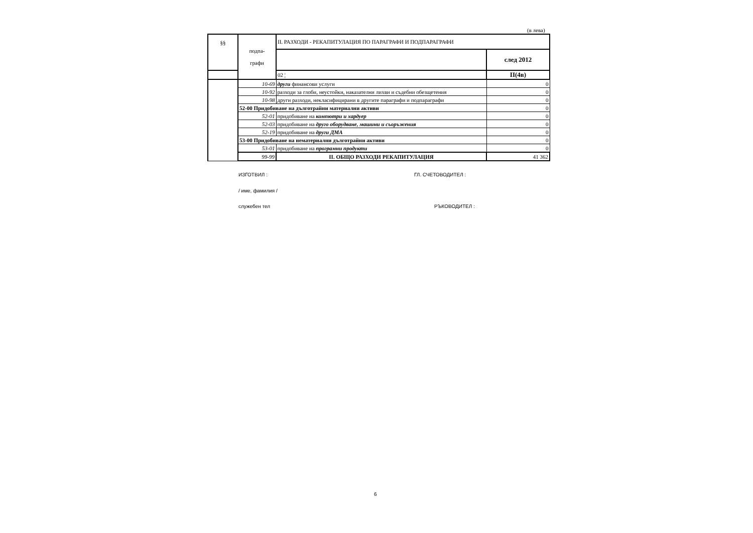(в лева)
| §§ | подпа- графи | II. РАЗХОДИ - РЕКАПИТУЛАЦИЯ ПО ПАРАГРАФИ И ПОДПАРАГРАФИ | |
| --- | --- | --- | --- |
| | | | след 2012 |
| | | 02 ¦ | II(4в) |
| | 10-69 | други финансови услуги | 0 |
| | 10-92 | разходи за глоби, неустойки, наказателни лихви и съдебни обезщетения | 0 |
| | 10-98 | други разходи, некласифицирани в другите параграфи и подпараграфи | 0 |
| | 52-00 Придобиване на дълготрайни материални активи | | 0 |
| | 52-01 | придобиване на компютри и хардуер | 0 |
| | 52-03 | придобиване на друго оборудване, машини и съоръжения | 0 |
| | 52-19 | придобиване на други ДМА | 0 |
| | 53-00 Придобиване на нематериални дълготрайни активи | | 0 |
| | 53-01 | придобиване на програмни продукти | 0 |
| | 99-99 | II. ОБЩО РАЗХОДИ РЕКАПИТУЛАЦИЯ | 41 362 |
ИЗГОТВИЛ : ГЛ. СЧЕТОВОДИТЕЛ :
/ име, фамилия /
служебен тел РЪКОВОДИТЕЛ :
6